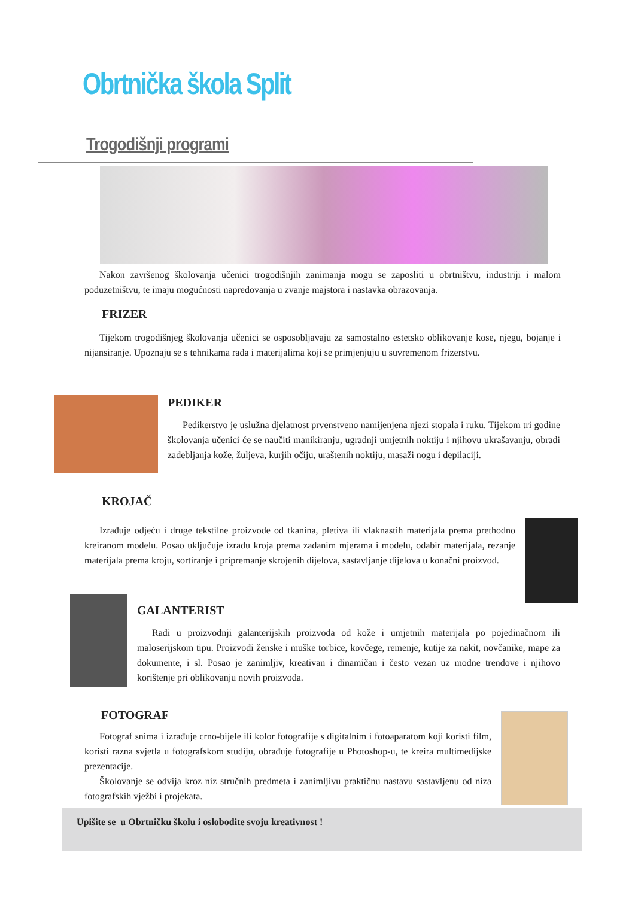Obrtnička škola Split
Trogodišnji programi
Nakon završenog školovanja učenici trogodišnjih zanimanja mogu se zaposliti u obrtništvu, industriji i malom poduzetništvu, te imaju mogućnosti napredovanja u zvanje majstora i nastavka obrazovanja.
FRIZER
Tijekom trogodišnjeg školovanja učenici se osposobljavaju za samostalno estetsko oblikovanje kose, njegu, bojanje i nijansiranje. Upoznaju se s tehnikama rada i materijalima koji se primjenjuju u suvremenom frizerstvu.
PEDIKER
Pedikerstvo je uslužna djelatnost prvenstveno namijenjena njezi stopala i ruku. Tijekom tri godine školovanja učenici će se naučiti manikiranju, ugradnji umjetnih noktiju i njihovu ukrašavanju, obradi zadebljanja kože, žuljeva, kurjih očiju, uraštenih noktiju, masaži nogu i depilaciji.
KROJAČ
Izrađuje odjeću i druge tekstilne proizvode od tkanina, pletiva ili vlaknastih materijala prema prethodno kreiranom modelu. Posao uključuje izradu kroja prema zadanim mjerama i modelu, odabir materijala, rezanje materijala prema kroju, sortiranje i pripremanje skrojenih dijelova, sastavljanje dijelova u konačni proizvod.
GALANTERIST
Radi u proizvodnji galanterijskih proizvoda od kože i umjetnih materijala po pojedinačnom ili maloserijskom tipu. Proizvodi ženske i muške torbice, kovčege, remenje, kutije za nakit, novčanike, mape za dokumente, i sl. Posao je zanimljiv, kreativan i dinamičan i često vezan uz modne trendove i njihovo korištenje pri oblikovanju novih proizvoda.
FOTOGRAF
Fotograf snima i izrađuje crno-bijele ili kolor fotografije s digitalnim i fotoaparatom koji koristi film, koristi razna svjetla u fotografskom studiju, obrađuje fotografije u Photoshop-u, te kreira multimedijske prezentacije.
Školovanje se odvija kroz niz stručnih predmeta i zanimljivu praktičnu nastavu sastavljenu od niza fotografskih vježbi i projekata.
Upišite se u Obrtničku školu i oslobodite svoju kreativnost !